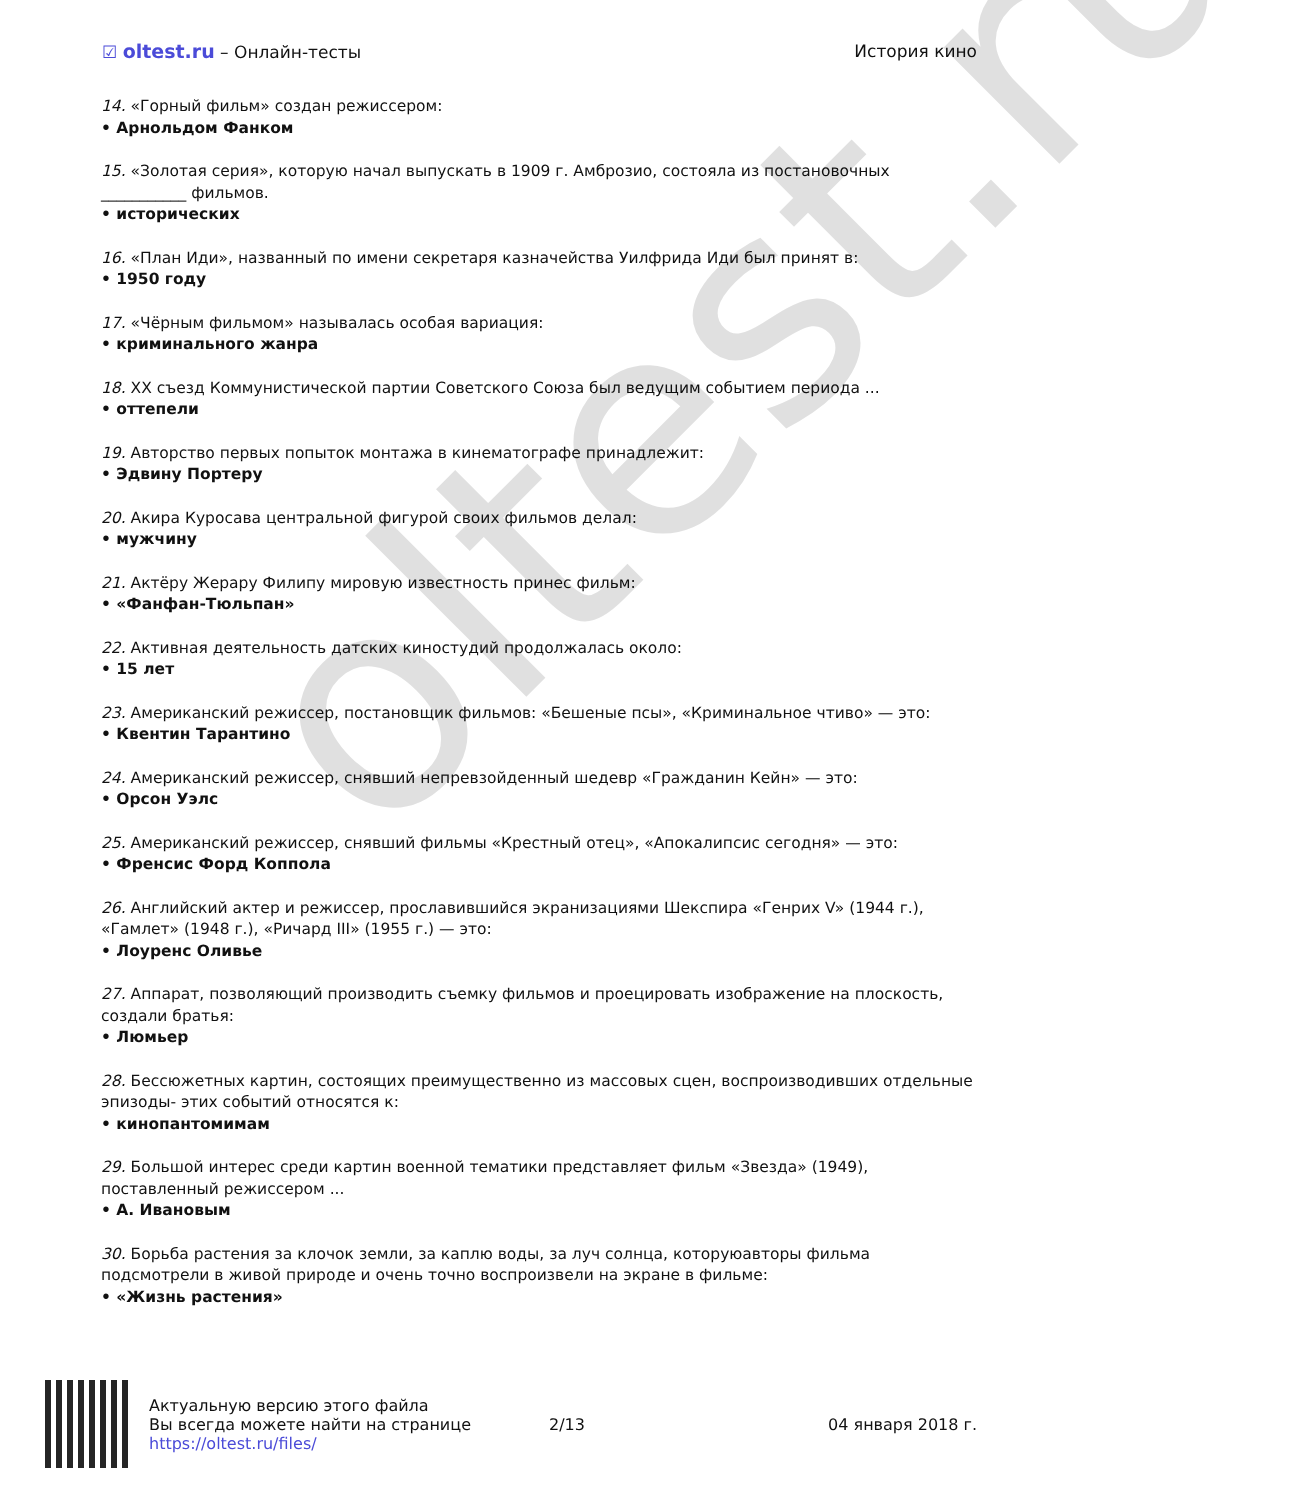oltest.ru
☑ oltest.ru – Онлайн-тесты История кино
14. «Горный фильм» создан режиссером:
• Арнольдом Фанком
15. «Золотая серия», которую начал выпускать в 1909 г. Амброзио, состояла из постановочных ___________ фильмов.
• исторических
16. «План Иди», названный по имени секретаря казначейства Уилфрида Иди был принят в:
• 1950 году
17. «Чёрным фильмом» называлась особая вариация:
• криминального жанра
18. XX съезд Коммунистической партии Советского Союза был ведущим событием периода ...
• оттепели
19. Авторство первых попыток монтажа в кинематографе принадлежит:
• Эдвину Портеру
20. Акира Куросава центральной фигурой своих фильмов делал:
• мужчину
21. Актёру Жерару Филипу мировую известность принес фильм:
• «Фанфан-Тюльпан»
22. Активная деятельность датских киностудий продолжалась около:
• 15 лет
23. Американский режиссер, постановщик фильмов: «Бешеные псы», «Криминальное чтиво» — это:
• Квентин Тарантино
24. Американский режиссер, снявший непревзойденный шедевр «Гражданин Кейн» — это:
• Орсон Уэлс
25. Американский режиссер, снявший фильмы «Крестный отец», «Апокалипсис сегодня» — это:
• Френсис Форд Коппола
26. Английский актер и режиссер, прославившийся экранизациями Шекспира «Генрих V» (1944 г.), «Гамлет» (1948 г.), «Ричард III» (1955 г.) — это:
• Лоуренс Оливье
27. Аппарат, позволяющий производить съемку фильмов и проецировать изображение на плоскость, создали братья:
• Люмьер
28. Бессюжетных картин, состоящих преимущественно из массовых сцен, воспроизводивших отдельные эпизоды- этих событий относятся к:
• кинопантомимам
29. Большой интерес среди картин военной тематики представляет фильм «Звезда» (1949), поставленный режиссером ...
• А. Ивановым
30. Борьба растения за клочок земли, за каплю воды, за луч солнца, которуюавторы фильма подсмотрели в живой природе и очень точно воспроизвели на экране в фильме:
• «Жизнь растения»
Актуальную версию этого файла
Вы всегда можете найти на странице
https://oltest.ru/files/
2/13 04 января 2018 г.